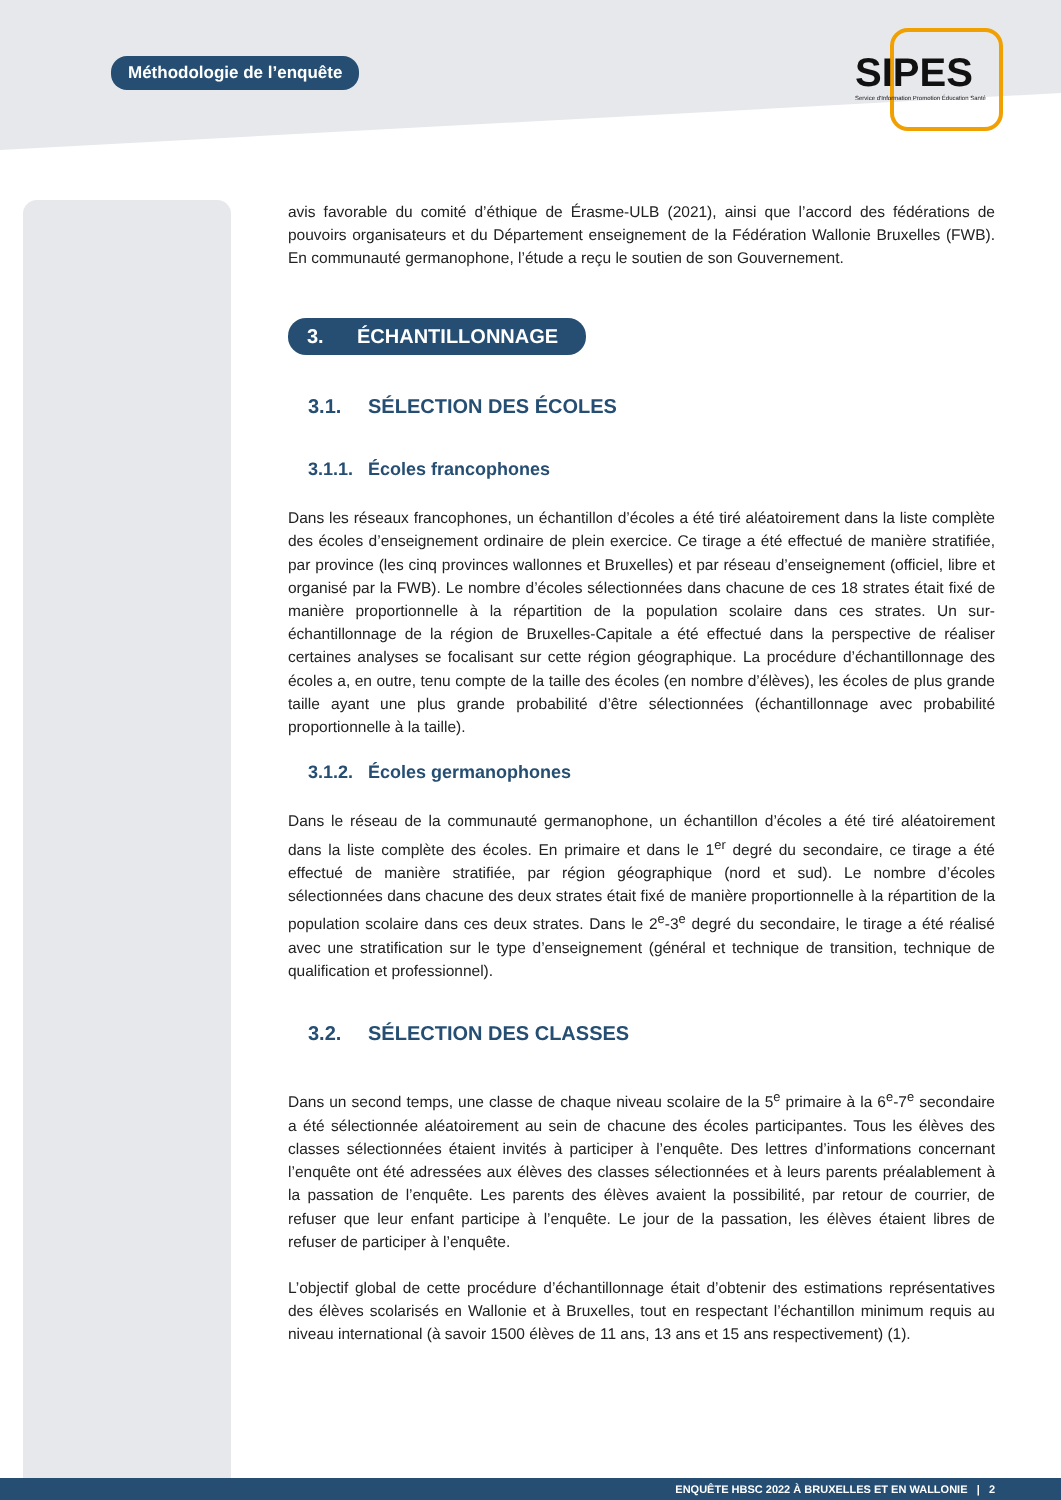Méthodologie de l’enquête
SIPES
Service d'Information Promotion Éducation Santé
avis favorable du comité d’éthique de Érasme-ULB (2021), ainsi que l’accord des fédérations de pouvoirs organisateurs et du Département enseignement de la Fédération Wallonie Bruxelles (FWB). En communauté germanophone, l’étude a reçu le soutien de son Gouvernement.
3. ÉCHANTILLONNAGE
3.1. SÉLECTION DES ÉCOLES
3.1.1. Écoles francophones
Dans les réseaux francophones, un échantillon d’écoles a été tiré aléatoirement dans la liste complète des écoles d’enseignement ordinaire de plein exercice. Ce tirage a été effectué de manière stratifiée, par province (les cinq provinces wallonnes et Bruxelles) et par réseau d’enseignement (officiel, libre et organisé par la FWB). Le nombre d’écoles sélectionnées dans chacune de ces 18 strates était fixé de manière proportionnelle à la répartition de la population scolaire dans ces strates. Un sur-échantillonnage de la région de Bruxelles-Capitale a été effectué dans la perspective de réaliser certaines analyses se focalisant sur cette région géographique. La procédure d’échantillonnage des écoles a, en outre, tenu compte de la taille des écoles (en nombre d’élèves), les écoles de plus grande taille ayant une plus grande probabilité d’être sélectionnées (échantillonnage avec probabilité proportionnelle à la taille).
3.1.2. Écoles germanophones
Dans le réseau de la communauté germanophone, un échantillon d’écoles a été tiré aléatoirement dans la liste complète des écoles. En primaire et dans le 1<sup>er</sup> degré du secondaire, ce tirage a été effectué de manière stratifiée, par région géographique (nord et sud). Le nombre d’écoles sélectionnées dans chacune des deux strates était fixé de manière proportionnelle à la répartition de la population scolaire dans ces deux strates. Dans le 2<sup>e</sup>-3<sup>e</sup> degré du secondaire, le tirage a été réalisé avec une stratification sur le type d’enseignement (général et technique de transition, technique de qualification et professionnel).
3.2. SÉLECTION DES CLASSES
Dans un second temps, une classe de chaque niveau scolaire de la 5<sup>e</sup> primaire à la 6<sup>e</sup>-7<sup>e</sup> secondaire a été sélectionnée aléatoirement au sein de chacune des écoles participantes. Tous les élèves des classes sélectionnées étaient invités à participer à l’enquête. Des lettres d’informations concernant l’enquête ont été adressées aux élèves des classes sélectionnées et à leurs parents préalablement à la passation de l’enquête. Les parents des élèves avaient la possibilité, par retour de courrier, de refuser que leur enfant participe à l’enquête. Le jour de la passation, les élèves étaient libres de refuser de participer à l’enquête.
L’objectif global de cette procédure d’échantillonnage était d’obtenir des estimations représentatives des élèves scolarisés en Wallonie et à Bruxelles, tout en respectant l’échantillon minimum requis au niveau international (à savoir 1500 élèves de 11 ans, 13 ans et 15 ans respectivement) (1).
ENQUÊTE HBSC 2022 À BRUXELLES ET EN WALLONIE | 2